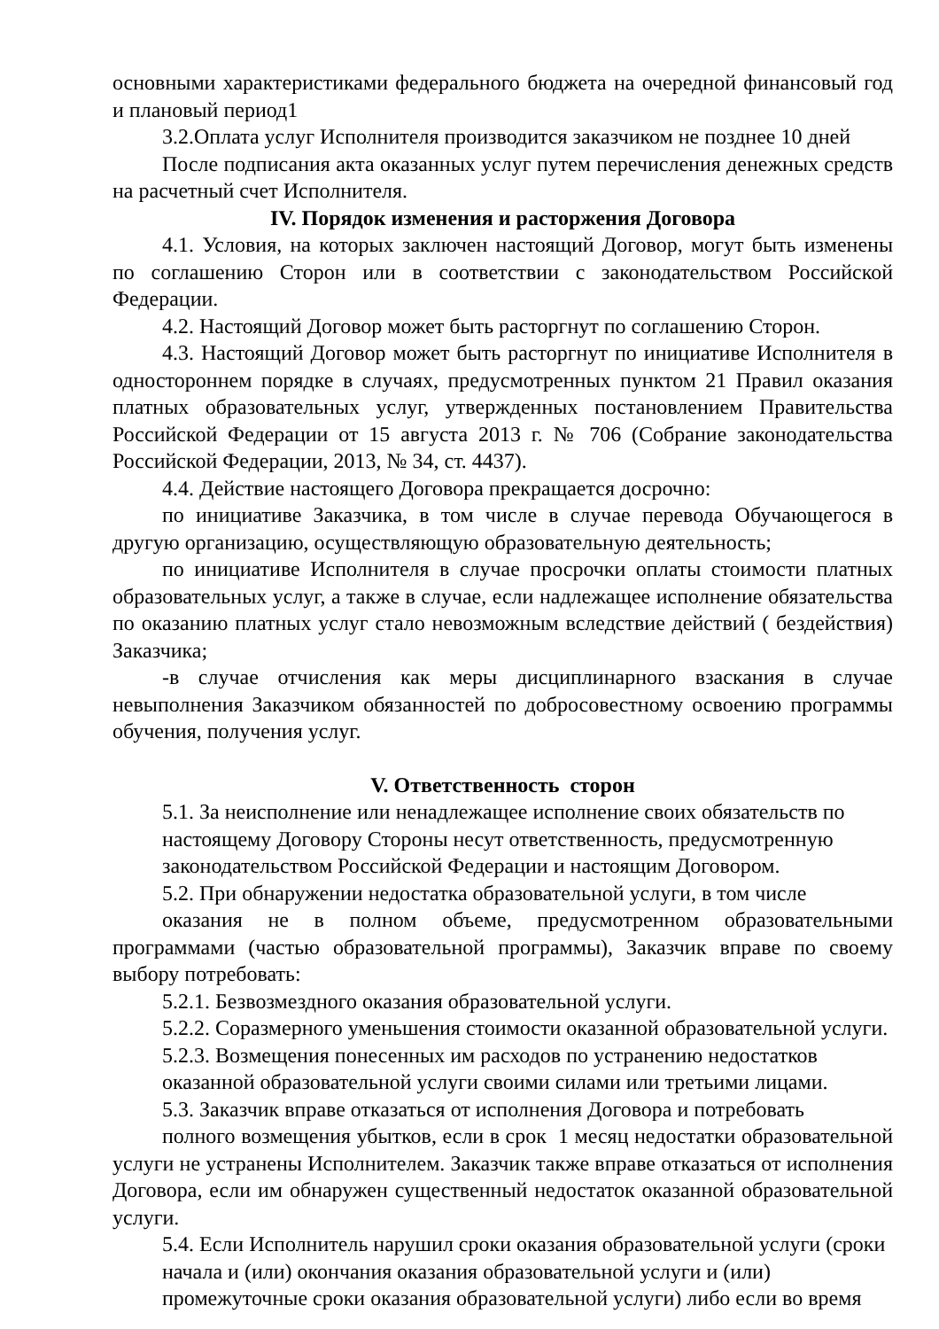основными характеристиками федерального бюджета на очередной финансовый год и плановый период1
3.2.Оплата услуг Исполнителя производится заказчиком не позднее 10 дней
После подписания акта оказанных услуг путем перечисления денежных средств на расчетный счет Исполнителя.
IV. Порядок изменения и расторжения Договора
4.1. Условия, на которых заключен настоящий Договор, могут быть изменены по соглашению Сторон или в соответствии с законодательством Российской Федерации.
4.2. Настоящий Договор может быть расторгнут по соглашению Сторон.
4.3. Настоящий Договор может быть расторгнут по инициативе Исполнителя в одностороннем порядке в случаях, предусмотренных пунктом 21 Правил оказания платных образовательных услуг, утвержденных постановлением Правительства Российской Федерации от 15 августа 2013 г. № 706 (Собрание законодательства Российской Федерации, 2013, № 34, ст. 4437).
4.4. Действие настоящего Договора прекращается досрочно:
по инициативе Заказчика, в том числе в случае перевода Обучающегося в другую организацию, осуществляющую образовательную деятельность;
по инициативе Исполнителя в случае просрочки оплаты стоимости платных образовательных услуг, а также в случае, если надлежащее исполнение обязательства по оказанию платных услуг стало невозможным вследствие действий ( бездействия) Заказчика;
-в случае отчисления как меры дисциплинарного взаскания в случае невыполнения Заказчиком обязанностей по добросовестному освоению программы обучения, получения услуг.
V. Ответственность сторон
5.1. За неисполнение или ненадлежащее исполнение своих обязательств по настоящему Договору Стороны несут ответственность, предусмотренную законодательством Российской Федерации и настоящим Договором.
5.2. При обнаружении недостатка образовательной услуги, в том числе
оказания не в полном объеме, предусмотренном образовательными программами (частью образовательной программы), Заказчик вправе по своему выбору потребовать:
5.2.1. Безвозмездного оказания образовательной услуги.
5.2.2. Соразмерного уменьшения стоимости оказанной образовательной услуги.
5.2.3. Возмещения понесенных им расходов по устранению недостатков оказанной образовательной услуги своими силами или третьими лицами.
5.3. Заказчик вправе отказаться от исполнения Договора и потребовать
полного возмещения убытков, если в срок 1 месяц недостатки образовательной услуги не устранены Исполнителем. Заказчик также вправе отказаться от исполнения Договора, если им обнаружен существенный недостаток оказанной образовательной услуги.
5.4. Если Исполнитель нарушил сроки оказания образовательной услуги (сроки начала и (или) окончания оказания образовательной услуги и (или) промежуточные сроки оказания образовательной услуги) либо если во время